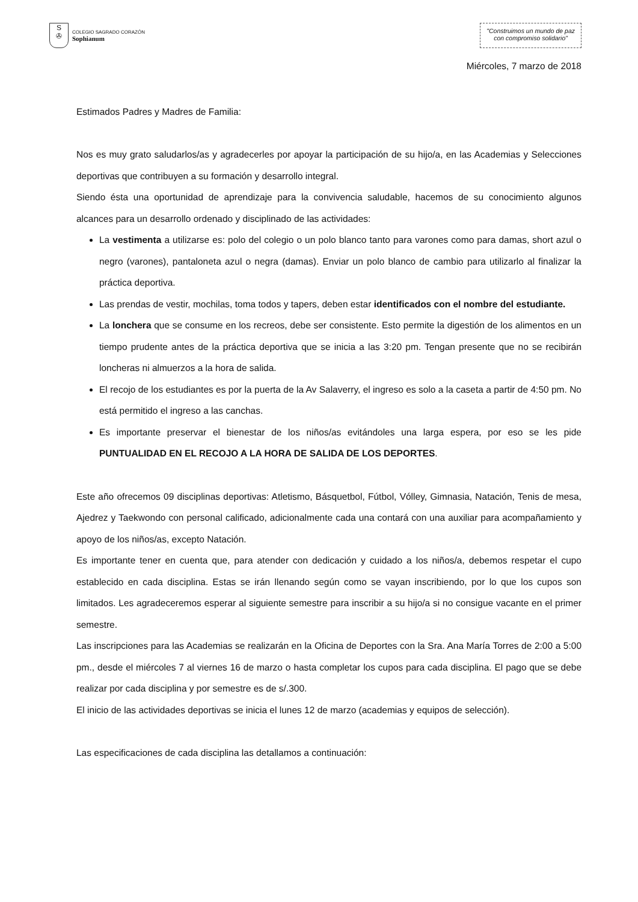S
✇
COLEGIO SAGRADO CORAZÓN
Sophianum
"Construimos un mundo de paz
con compromiso solidario"
Miércoles, 7 marzo de 2018
Estimados Padres y Madres de Familia:
Nos es muy grato saludarlos/as y agradecerles por apoyar la participación de su hijo/a, en las Academias y Selecciones deportivas que contribuyen a su formación y desarrollo integral.
Siendo ésta una oportunidad de aprendizaje para la convivencia saludable, hacemos de su conocimiento algunos alcances para un desarrollo ordenado y disciplinado de las actividades:
La vestimenta a utilizarse es: polo del colegio o un polo blanco tanto para varones como para damas, short azul o negro (varones), pantaloneta azul o negra (damas). Enviar un polo blanco de cambio para utilizarlo al finalizar la práctica deportiva.
Las prendas de vestir, mochilas, toma todos y tapers, deben estar identificados con el nombre del estudiante.
La lonchera que se consume en los recreos, debe ser consistente. Esto permite la digestión de los alimentos en un tiempo prudente antes de la práctica deportiva que se inicia a las 3:20 pm. Tengan presente que no se recibirán loncheras ni almuerzos a la hora de salida.
El recojo de los estudiantes es por la puerta de la Av Salaverry, el ingreso es solo a la caseta a partir de 4:50 pm. No está permitido el ingreso a las canchas.
Es importante preservar el bienestar de los niños/as evitándoles una larga espera, por eso se les pide PUNTUALIDAD EN EL RECOJO A LA HORA DE SALIDA DE LOS DEPORTES.
Este año ofrecemos 09 disciplinas deportivas: Atletismo, Básquetbol, Fútbol, Vólley, Gimnasia, Natación, Tenis de mesa, Ajedrez y Taekwondo con personal calificado, adicionalmente cada una contará con una auxiliar para acompañamiento y apoyo de los niños/as, excepto Natación.
Es importante tener en cuenta que, para atender con dedicación y cuidado a los niños/a, debemos respetar el cupo establecido en cada disciplina. Estas se irán llenando según como se vayan inscribiendo, por lo que los cupos son limitados. Les agradeceremos esperar al siguiente semestre para inscribir a su hijo/a si no consigue vacante en el primer semestre.
Las inscripciones para las Academias se realizarán en la Oficina de Deportes con la Sra. Ana María Torres de 2:00 a 5:00 pm., desde el miércoles 7 al viernes 16 de marzo o hasta completar los cupos para cada disciplina. El pago que se debe realizar por cada disciplina y por semestre es de s/.300.
El inicio de las actividades deportivas se inicia el lunes 12 de marzo (academias y equipos de selección).
Las especificaciones de cada disciplina las detallamos a continuación: